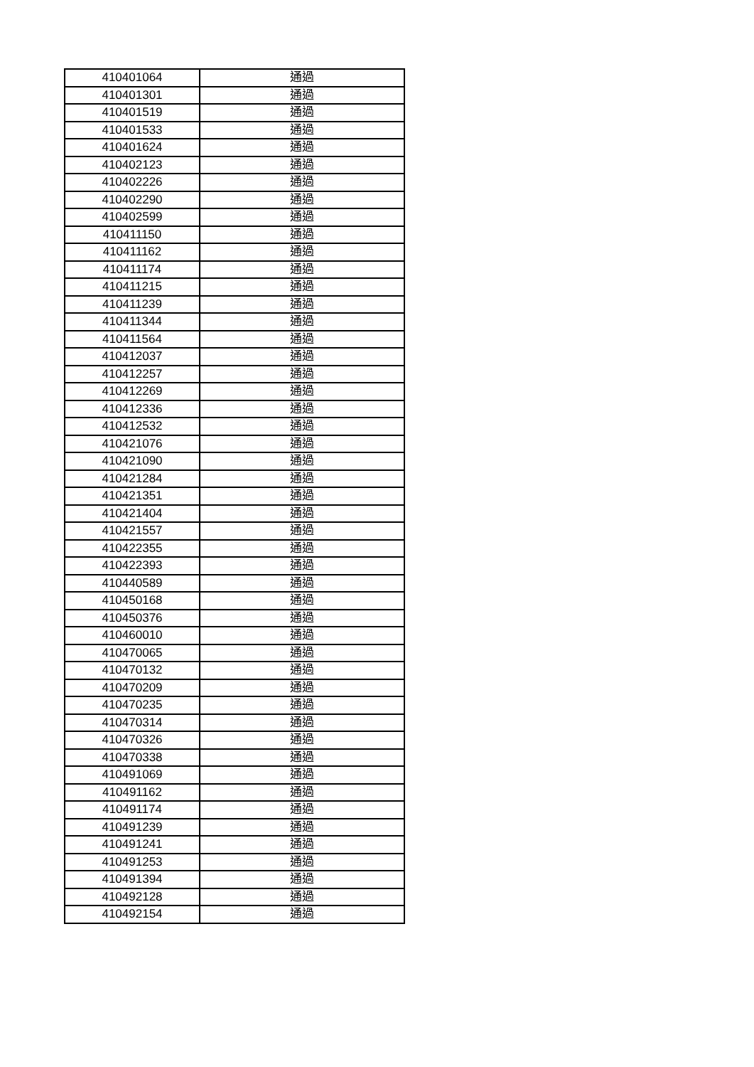| 410401064 | 通過 |
| 410401301 | 通過 |
| 410401519 | 通過 |
| 410401533 | 通過 |
| 410401624 | 通過 |
| 410402123 | 通過 |
| 410402226 | 通過 |
| 410402290 | 通過 |
| 410402599 | 通過 |
| 410411150 | 通過 |
| 410411162 | 通過 |
| 410411174 | 通過 |
| 410411215 | 通過 |
| 410411239 | 通過 |
| 410411344 | 通過 |
| 410411564 | 通過 |
| 410412037 | 通過 |
| 410412257 | 通過 |
| 410412269 | 通過 |
| 410412336 | 通過 |
| 410412532 | 通過 |
| 410421076 | 通過 |
| 410421090 | 通過 |
| 410421284 | 通過 |
| 410421351 | 通過 |
| 410421404 | 通過 |
| 410421557 | 通過 |
| 410422355 | 通過 |
| 410422393 | 通過 |
| 410440589 | 通過 |
| 410450168 | 通過 |
| 410450376 | 通過 |
| 410460010 | 通過 |
| 410470065 | 通過 |
| 410470132 | 通過 |
| 410470209 | 通過 |
| 410470235 | 通過 |
| 410470314 | 通過 |
| 410470326 | 通過 |
| 410470338 | 通過 |
| 410491069 | 通過 |
| 410491162 | 通過 |
| 410491174 | 通過 |
| 410491239 | 通過 |
| 410491241 | 通過 |
| 410491253 | 通過 |
| 410491394 | 通過 |
| 410492128 | 通過 |
| 410492154 | 通過 |